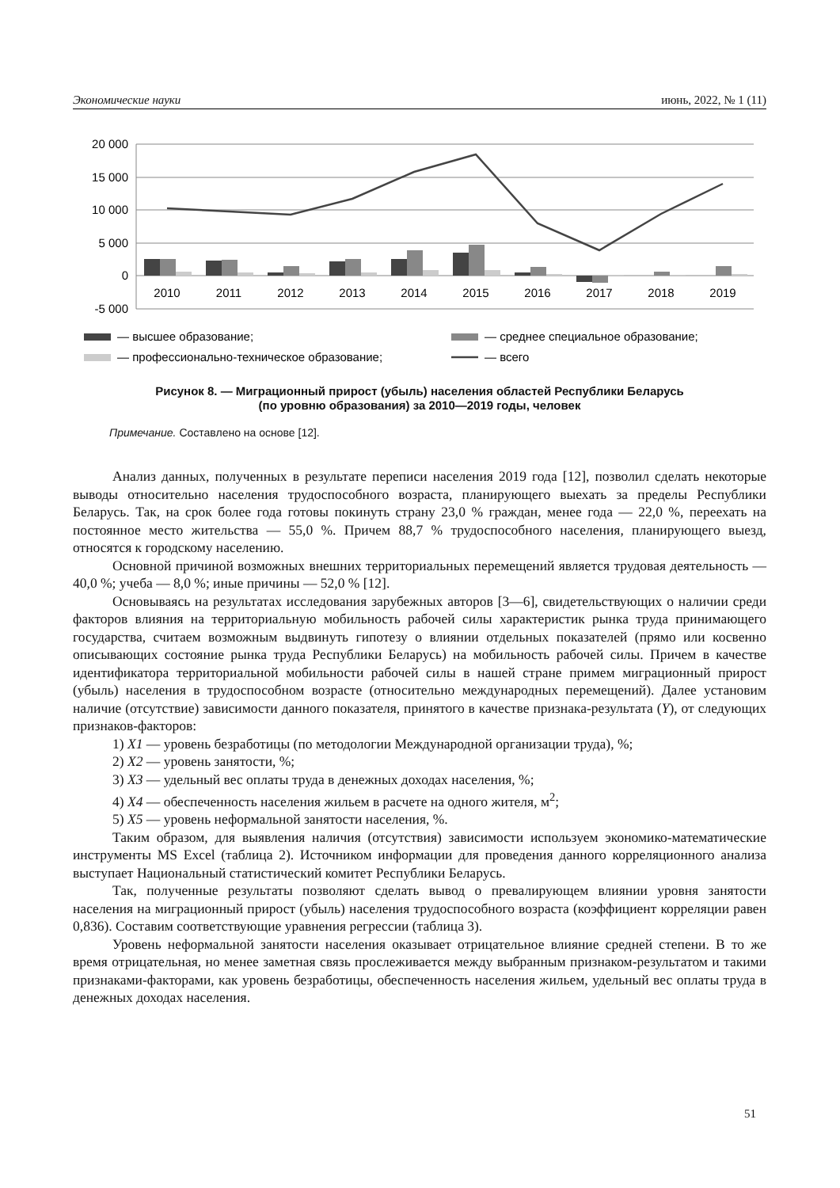Экономические науки июнь, 2022, № 1 (11)
20 000
15 000
10 000
5 000
0
-5 000
2010
2011
2012
2013
2014
2015
2016
2017
2018
2019
— высшее образование;
— среднее специальное образование;
— профессионально-техническое образование;
— всего
Рисунок 8. — Миграционный прирост (убыль) населения областей Республики Беларусь
(по уровню образования) за 2010—2019 годы, человек
Примечание. Составлено на основе [12].
Анализ данных, полученных в результате переписи населения 2019 года [12], позволил сделать некоторые выводы относительно населения трудоспособного возраста, планирующего выехать за пределы Республики Беларусь. Так, на срок более года готовы покинуть страну 23,0 % граждан, менее года — 22,0 %, переехать на постоянное место жительства — 55,0 %. Причем 88,7 % трудоспособного населения, планирующего выезд, относятся к городскому населению.
Основной причиной возможных внешних территориальных перемещений является трудовая деятельность — 40,0 %; учеба — 8,0 %; иные причины — 52,0 % [12].
Основываясь на результатах исследования зарубежных авторов [3—6], свидетельствующих о наличии среди факторов влияния на территориальную мобильность рабочей силы характеристик рынка труда принимающего государства, считаем возможным выдвинуть гипотезу о влиянии отдельных показателей (прямо или косвенно описывающих состояние рынка труда Республики Беларусь) на мобильность рабочей силы. Причем в качестве идентификатора территориальной мобильности рабочей силы в нашей стране примем миграционный прирост (убыль) населения в трудоспособном возрасте (относительно международных перемещений). Далее установим наличие (отсутствие) зависимости данного показателя, принятого в качестве признака-результата (Y), от следующих признаков-факторов:
1) X1 — уровень безработицы (по методологии Международной организации труда), %;
2) X2 — уровень занятости, %;
3) X3 — удельный вес оплаты труда в денежных доходах населения, %;
4) X4 — обеспеченность населения жильем в расчете на одного жителя, м<sup>2</sup>;
5) X5 — уровень неформальной занятости населения, %.
Таким образом, для выявления наличия (отсутствия) зависимости используем экономико-математические инструменты MS Excel (таблица 2). Источником информации для проведения данного корреляционного анализа выступает Национальный статистический комитет Республики Беларусь.
Так, полученные результаты позволяют сделать вывод о превалирующем влиянии уровня занятости населения на миграционный прирост (убыль) населения трудоспособного возраста (коэффициент корреляции равен 0,836). Составим соответствующие уравнения регрессии (таблица 3).
Уровень неформальной занятости населения оказывает отрицательное влияние средней степени. В то же время отрицательная, но менее заметная связь прослеживается между выбранным признаком-результатом и такими признаками-факторами, как уровень безработицы, обеспеченность населения жильем, удельный вес оплаты труда в денежных доходах населения.
51